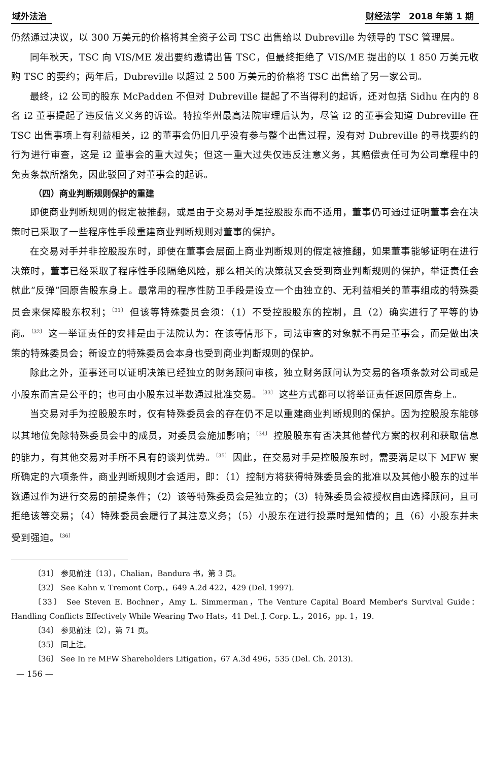域外法治 财经法学　2018 年第 1 期
仍然通过决议，以 300 万美元的价格将其全资子公司 TSC 出售给以 Dubreville 为领导的 TSC 管理层。
同年秋天，TSC 向 VIS/ME 发出要约邀请出售 TSC，但最终拒绝了 VIS/ME 提出的以 1 850 万美元收购 TSC 的要约；两年后，Dubreville 以超过 2 500 万美元的价格将 TSC 出售给了另一家公司。
最终，i2 公司的股东 McPadden 不但对 Dubreville 提起了不当得利的起诉，还对包括 Sidhu 在内的 8 名 i2 董事提起了违反信义义务的诉讼。特拉华州最高法院审理后认为，尽管 i2 的董事会知道 Dubreville 在 TSC 出售事项上有利益相关，i2 的董事会仍旧几乎没有参与整个出售过程，没有对 Dubreville 的寻找要约的行为进行审查，这是 i2 董事会的重大过失；但这一重大过失仅违反注意义务，其赔偿责任可为公司章程中的免责条款所豁免，因此驳回了对董事会的起诉。
（四）商业判断规则保护的重建
即便商业判断规则的假定被推翻，或是由于交易对手是控股股东而不适用，董事仍可通过证明董事会在决策时已采取了一些程序性手段重建商业判断规则对董事的保护。
在交易对手并非控股股东时，即使在董事会层面上商业判断规则的假定被推翻，如果董事能够证明在进行决策时，董事已经采取了程序性手段隔绝风险，那么相关的决策就又会受到商业判断规则的保护，举证责任会就此“反弹”回原告股东身上。最常用的程序性防卫手段是设立一个由独立的、无利益相关的董事组成的特殊委员会来保障股东权利；<sup>〔31〕</sup> 但该等特殊委员会须：（1）不受控股股东的控制，且（2）确实进行了平等的协商。<sup>〔32〕</sup> 这一举证责任的安排是由于法院认为：在该等情形下，司法审查的对象就不再是董事会，而是做出决策的特殊委员会；新设立的特殊委员会本身也受到商业判断规则的保护。
除此之外，董事还可以证明决策已经独立的财务顾问审核，独立财务顾问认为交易的各项条款对公司或是小股东而言是公平的；也可由小股东过半数通过批准交易。<sup>〔33〕</sup> 这些方式都可以将举证责任返回原告身上。
当交易对手为控股股东时，仅有特殊委员会的存在仍不足以重建商业判断规则的保护。因为控股股东能够以其地位免除特殊委员会中的成员，对委员会施加影响；<sup>〔34〕</sup> 控股股东有否决其他替代方案的权利和获取信息的能力，有其他交易对手所不具有的谈判优势。<sup>〔35〕</sup> 因此，在交易对手是控股股东时，需要满足以下 MFW 案所确定的六项条件，商业判断规则才会适用，即：（1）控制方将获得特殊委员会的批准以及其他小股东的过半数通过作为进行交易的前提条件；（2）该等特殊委员会是独立的；（3）特殊委员会被授权自由选择顾问，且可拒绝该等交易；（4）特殊委员会履行了其注意义务；（5）小股东在进行投票时是知情的；且（6）小股东并未受到强迫。<sup>〔36〕</sup>
〔31〕 参见前注〔13〕，Chalian，Bandura 书，第 3 页。
〔32〕 See Kahn v. Tremont Corp.，649 A.2d 422，429 (Del. 1997).
〔33〕 See Steven E. Bochner，Amy L. Simmerman，The Venture Capital Board Member's Survival Guide：Handling Conflicts Effectively While Wearing Two Hats，41 Del. J. Corp. L.，2016，pp. 1，19.
〔34〕 参见前注〔2〕，第 71 页。
〔35〕 同上注。
〔36〕 See In re MFW Shareholders Litigation，67 A.3d 496，535 (Del. Ch. 2013).
— 156 —